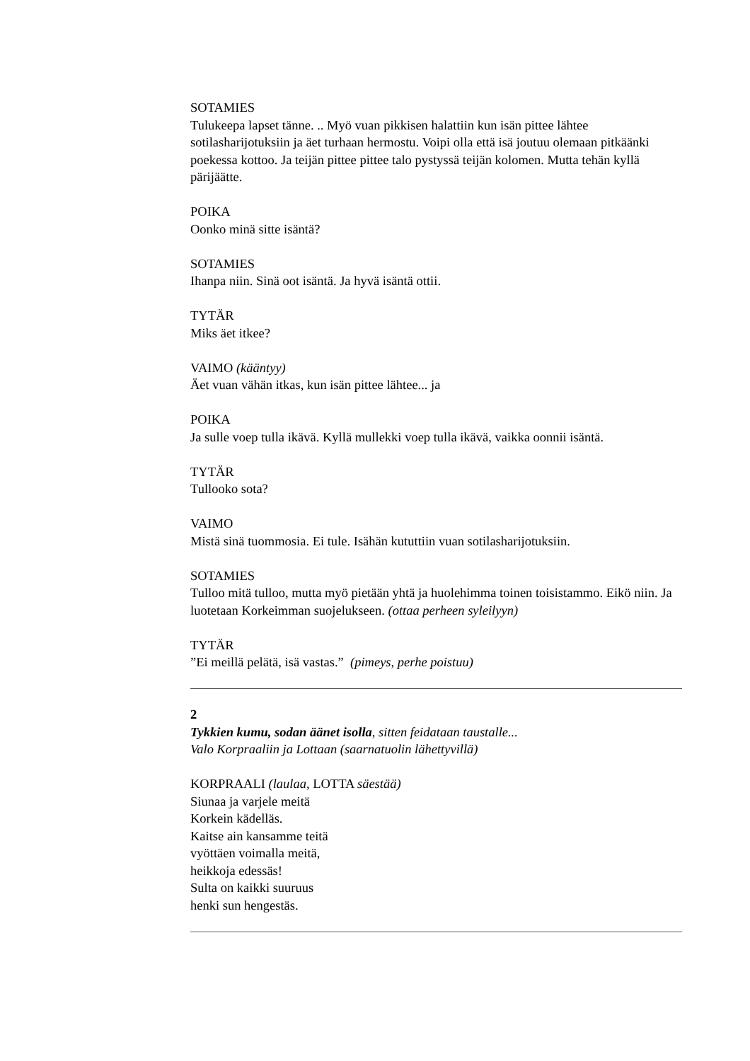SOTAMIES
Tulukeepa lapset tänne. .. Myö vuan pikkisen halattiin kun isän pittee lähtee sotilasharijotuksiin ja äet turhaan hermostu. Voipi olla että isä joutuu olemaan pitkäänki poekessa kottoo. Ja teijän pittee pittee talo pystyssä teijän kolomen. Mutta tehän kyllä pärijäätte.
POIKA
Oonko minä sitte isäntä?
SOTAMIES
Ihanpa niin. Sinä oot isäntä. Ja hyvä isäntä ottii.
TYTÄR
Miks äet itkee?
VAIMO (kääntyy)
Äet vuan vähän itkas, kun isän pittee lähtee... ja
POIKA
Ja sulle voep tulla ikävä. Kyllä mullekki voep tulla ikävä, vaikka oonnii isäntä.
TYTÄR
Tullooko sota?
VAIMO
Mistä sinä tuommosia. Ei tule. Isähän kututtiin vuan sotilasharijotuksiin.
SOTAMIES
Tulloo mitä tulloo, mutta myö pietään yhtä ja huolehimma toinen toisistammo. Eikö niin. Ja luotetaan Korkeimman suojelukseen. (ottaa perheen syleilyyn)
TYTÄR
”Ei meillä pelätä, isä vastas.” (pimeys, perhe poistuu)
2
Tykkien kumu, sodan äänet isolla, sitten feidataan taustalle...
Valo Korpraaliin ja Lottaan (saarnatuolin lähettyvillä)
KORPRAALI (laulaa, LOTTA säestää)
Siunaa ja varjele meitä
Korkein kädelläs.
Kaitse ain kansamme teitä
vyöttäen voimalla meitä,
heikkoja edessäs!
Sulta on kaikki suuruus
henki sun hengestäs.